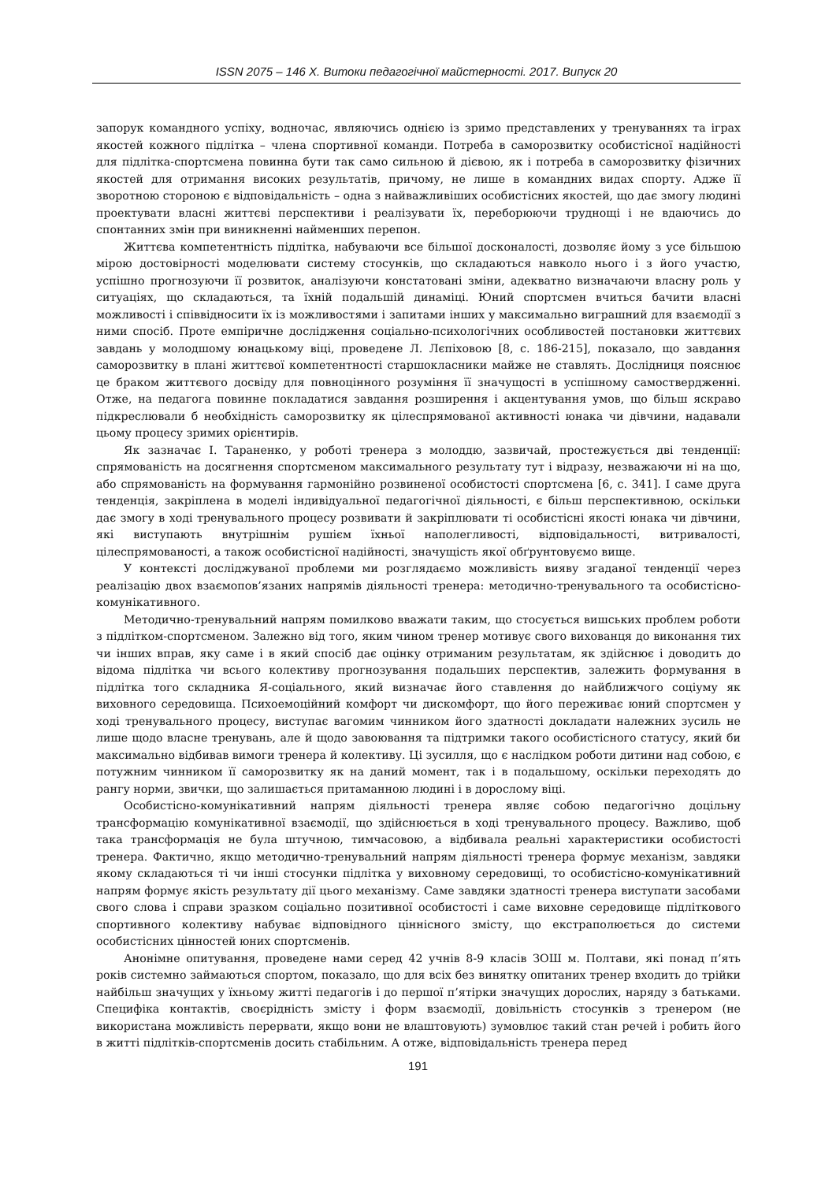ISSN 2075 – 146 X. Витоки педагогічної майстерності. 2017. Випуск 20
запорук командного успіху, водночас, являючись однією із зримо представлених у тренуваннях та іграх якостей кожного підлітка – члена спортивної команди. Потреба в саморозвитку особистісної надійності для підлітка-спортсмена повинна бути так само сильною й дієвою, як і потреба в саморозвитку фізичних якостей для отримання високих результатів, причому, не лише в командних видах спорту. Адже її зворотною стороною є відповідальність – одна з найважливіших особистісних якостей, що дає змогу людині проектувати власні життєві перспективи і реалізувати їх, переборюючи труднощі і не вдаючись до спонтанних змін при виникненні найменших перепон.
Життєва компетентність підлітка, набуваючи все більшої досконалості, дозволяє йому з усе більшою мірою достовірності моделювати систему стосунків, що складаються навколо нього і з його участю, успішно прогнозуючи її розвиток, аналізуючи констатовані зміни, адекватно визначаючи власну роль у ситуаціях, що складаються, та їхній подальшій динаміці. Юний спортсмен вчиться бачити власні можливості і співвідносити їх із можливостями і запитами інших у максимально виграшний для взаємодії з ними спосіб. Проте емпіричне дослідження соціально-психологічних особливостей постановки життєвих завдань у молодшому юнацькому віці, проведене Л. Лєпіховою [8, с. 186-215], показало, що завдання саморозвитку в плані життєвої компетентності старшокласники майже не ставлять. Дослідниця пояснює це браком життєвого досвіду для повноцінного розуміння її значущості в успішному самоствердженні. Отже, на педагога повинне покладатися завдання розширення і акцентування умов, що більш яскраво підкреслювали б необхідність саморозвитку як цілеспрямованої активності юнака чи дівчини, надавали цьому процесу зримих орієнтирів.
Як зазначає І. Тараненко, у роботі тренера з молоддю, зазвичай, простежується дві тенденції: спрямованість на досягнення спортсменом максимального результату тут і відразу, незважаючи ні на що, або спрямованість на формування гармонійно розвиненої особистості спортсмена [6, с. 341]. І саме друга тенденція, закріплена в моделі індивідуальної педагогічної діяльності, є більш перспективною, оскільки дає змогу в ході тренувального процесу розвивати й закріплювати ті особистісні якості юнака чи дівчини, які виступають внутрішнім рушієм їхньої наполегливості, відповідальності, витривалості, цілеспрямованості, а також особистісної надійності, значущість якої обґрунтовуємо вище.
У контексті досліджуваної проблеми ми розглядаємо можливість вияву згаданої тенденції через реалізацію двох взаємопов’язаних напрямів діяльності тренера: методично-тренувального та особистісно-комунікативного.
Методично-тренувальний напрям помилково вважати таким, що стосується вишських проблем роботи з підлітком-спортсменом. Залежно від того, яким чином тренер мотивує свого вихованця до виконання тих чи інших вправ, яку саме і в який спосіб дає оцінку отриманим результатам, як здійснює і доводить до відома підлітка чи всього колективу прогнозування подальших перспектив, залежить формування в підлітка того складника Я-соціального, який визначає його ставлення до найближчого соціуму як виховного середовища. Психоемоційний комфорт чи дискомфорт, що його переживає юний спортсмен у ході тренувального процесу, виступає вагомим чинником його здатності докладати належних зусиль не лише щодо власне тренувань, але й щодо завоювання та підтримки такого особистісного статусу, який би максимально відбивав вимоги тренера й колективу. Ці зусилля, що є наслідком роботи дитини над собою, є потужним чинником її саморозвитку як на даний момент, так і в подальшому, оскільки переходять до рангу норми, звички, що залишається притаманною людині і в дорослому віці.
Особистісно-комунікативний напрям діяльності тренера являє собою педагогічно доцільну трансформацію комунікативної взаємодії, що здійснюється в ході тренувального процесу. Важливо, щоб така трансформація не була штучною, тимчасовою, а відбивала реальні характеристики особистості тренера. Фактично, якщо методично-тренувальний напрям діяльності тренера формує механізм, завдяки якому складаються ті чи інші стосунки підлітка у виховному середовищі, то особистісно-комунікативний напрям формує якість результату дії цього механізму. Саме завдяки здатності тренера виступати засобами свого слова і справи зразком соціально позитивної особистості і саме виховне середовище підліткового спортивного колективу набуває відповідного ціннісного змісту, що екстраполюється до системи особистісних цінностей юних спортсменів.
Анонімне опитування, проведене нами серед 42 учнів 8-9 класів ЗОШ м. Полтави, які понад п’ять років системно займаються спортом, показало, що для всіх без винятку опитаних тренер входить до трійки найбільш значущих у їхньому житті педагогів і до першої п’ятірки значущих дорослих, наряду з батьками. Специфіка контактів, своєрідність змісту і форм взаємодії, довільність стосунків з тренером (не використана можливість перервати, якщо вони не влаштовують) зумовлює такий стан речей і робить його в житті підлітків-спортсменів досить стабільним. А отже, відповідальність тренера перед
191